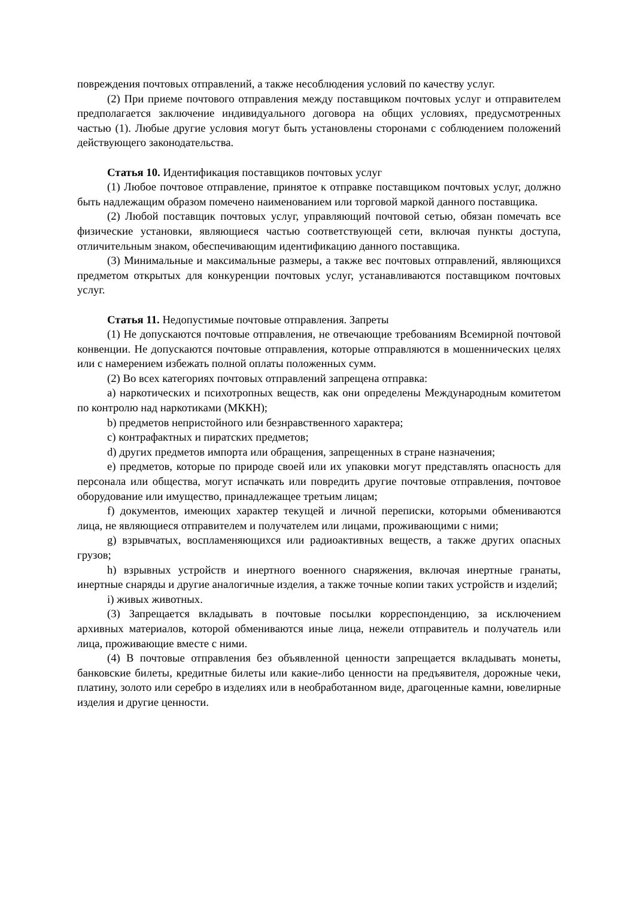повреждения почтовых отправлений, а также несоблюдения условий по качеству услуг.
(2) При приеме почтового отправления между поставщиком почтовых услуг и отправителем предполагается заключение индивидуального договора на общих условиях, предусмотренных частью (1). Любые другие условия могут быть установлены сторонами с соблюдением положений действующего законодательства.
Статья 10. Идентификация поставщиков почтовых услуг
(1) Любое почтовое отправление, принятое к отправке поставщиком почтовых услуг, должно быть надлежащим образом помечено наименованием или торговой маркой данного поставщика.
(2) Любой поставщик почтовых услуг, управляющий почтовой сетью, обязан помечать все физические установки, являющиеся частью соответствующей сети, включая пункты доступа, отличительным знаком, обеспечивающим идентификацию данного поставщика.
(3) Минимальные и максимальные размеры, а также вес почтовых отправлений, являющихся предметом открытых для конкуренции почтовых услуг, устанавливаются поставщиком почтовых услуг.
Статья 11. Недопустимые почтовые отправления. Запреты
(1) Не допускаются почтовые отправления, не отвечающие требованиям Всемирной почтовой конвенции. Не допускаются почтовые отправления, которые отправляются в мошеннических целях или с намерением избежать полной оплаты положенных сумм.
(2) Во всех категориях почтовых отправлений запрещена отправка:
a) наркотических и психотропных веществ, как они определены Международным комитетом по контролю над наркотиками (МККН);
b) предметов непристойного или безнравственного характера;
c) контрафактных и пиратских предметов;
d) других предметов импорта или обращения, запрещенных в стране назначения;
e) предметов, которые по природе своей или их упаковки могут представлять опасность для персонала или общества, могут испачкать или повредить другие почтовые отправления, почтовое оборудование или имущество, принадлежащее третьим лицам;
f) документов, имеющих характер текущей и личной переписки, которыми обмениваются лица, не являющиеся отправителем и получателем или лицами, проживающими с ними;
g) взрывчатых, воспламеняющихся или радиоактивных веществ, а также других опасных грузов;
h) взрывных устройств и инертного военного снаряжения, включая инертные гранаты, инертные снаряды и другие аналогичные изделия, а также точные копии таких устройств и изделий;
i) живых животных.
(3) Запрещается вкладывать в почтовые посылки корреспонденцию, за исключением архивных материалов, которой обмениваются иные лица, нежели отправитель и получатель или лица, проживающие вместе с ними.
(4) В почтовые отправления без объявленной ценности запрещается вкладывать монеты, банковские билеты, кредитные билеты или какие-либо ценности на предъявителя, дорожные чеки, платину, золото или серебро в изделиях или в необработанном виде, драгоценные камни, ювелирные изделия и другие ценности.